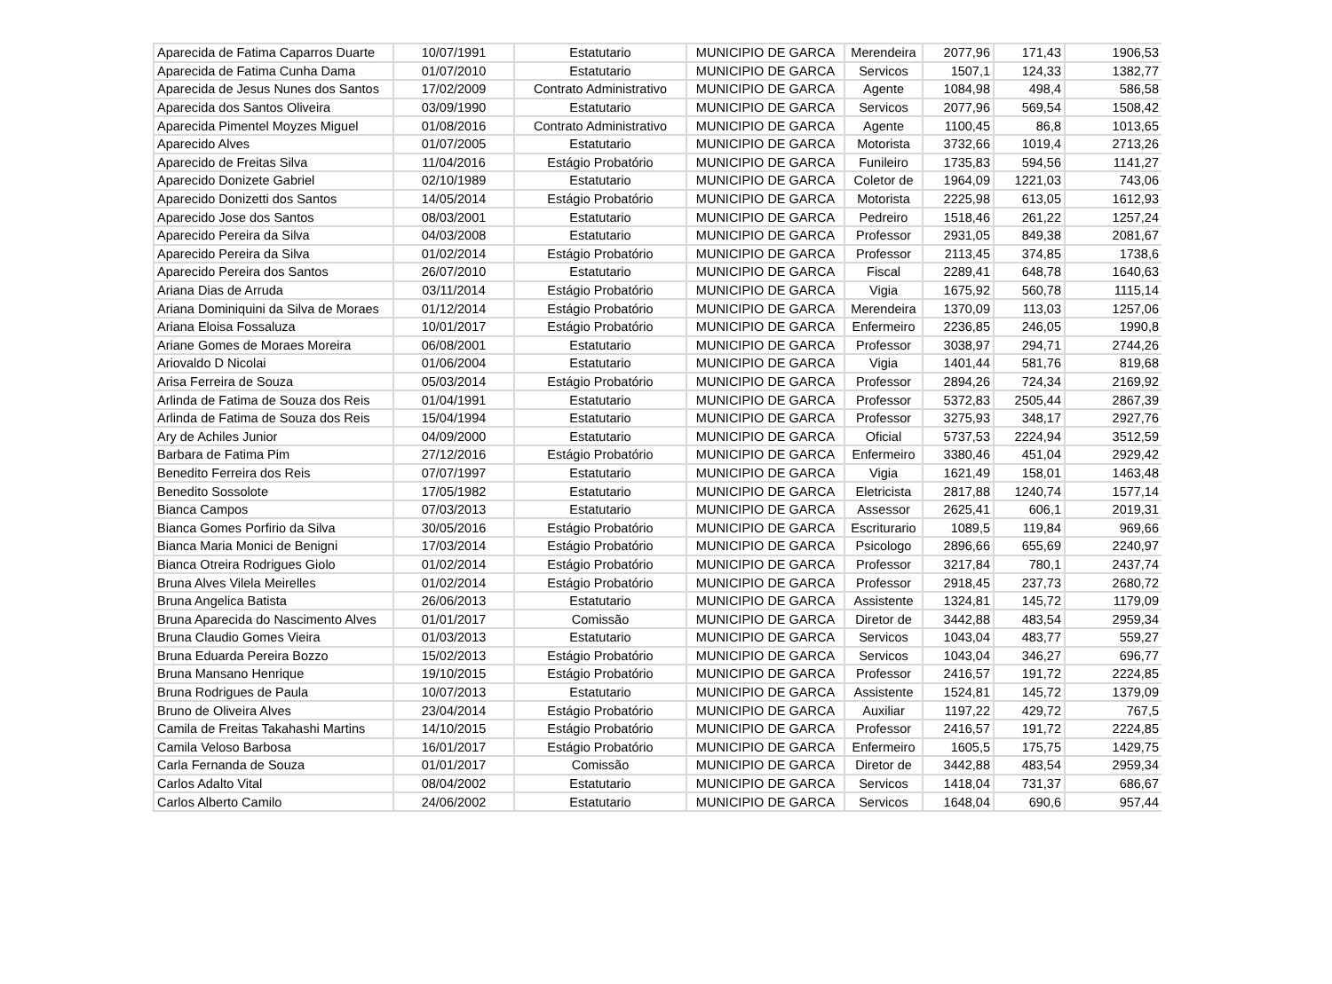| Aparecida de Fatima Caparros Duarte | 10/07/1991 | Estatutario | MUNICIPIO DE GARCA | Merendeira | 2077,96 | 171,43 | 1906,53 |
| Aparecida de Fatima Cunha Dama | 01/07/2010 | Estatutario | MUNICIPIO DE GARCA | Servicos | 1507,1 | 124,33 | 1382,77 |
| Aparecida de Jesus Nunes dos Santos | 17/02/2009 | Contrato Administrativo | MUNICIPIO DE GARCA | Agente | 1084,98 | 498,4 | 586,58 |
| Aparecida dos Santos Oliveira | 03/09/1990 | Estatutario | MUNICIPIO DE GARCA | Servicos | 2077,96 | 569,54 | 1508,42 |
| Aparecida Pimentel Moyzes Miguel | 01/08/2016 | Contrato Administrativo | MUNICIPIO DE GARCA | Agente | 1100,45 | 86,8 | 1013,65 |
| Aparecido Alves | 01/07/2005 | Estatutario | MUNICIPIO DE GARCA | Motorista | 3732,66 | 1019,4 | 2713,26 |
| Aparecido de Freitas Silva | 11/04/2016 | Estágio Probatório | MUNICIPIO DE GARCA | Funileiro | 1735,83 | 594,56 | 1141,27 |
| Aparecido Donizete Gabriel | 02/10/1989 | Estatutario | MUNICIPIO DE GARCA | Coletor de | 1964,09 | 1221,03 | 743,06 |
| Aparecido Donizetti dos Santos | 14/05/2014 | Estágio Probatório | MUNICIPIO DE GARCA | Motorista | 2225,98 | 613,05 | 1612,93 |
| Aparecido Jose dos Santos | 08/03/2001 | Estatutario | MUNICIPIO DE GARCA | Pedreiro | 1518,46 | 261,22 | 1257,24 |
| Aparecido Pereira da Silva | 04/03/2008 | Estatutario | MUNICIPIO DE GARCA | Professor | 2931,05 | 849,38 | 2081,67 |
| Aparecido Pereira da Silva | 01/02/2014 | Estágio Probatório | MUNICIPIO DE GARCA | Professor | 2113,45 | 374,85 | 1738,6 |
| Aparecido Pereira dos Santos | 26/07/2010 | Estatutario | MUNICIPIO DE GARCA | Fiscal | 2289,41 | 648,78 | 1640,63 |
| Ariana Dias de Arruda | 03/11/2014 | Estágio Probatório | MUNICIPIO DE GARCA | Vigia | 1675,92 | 560,78 | 1115,14 |
| Ariana Dominiquini da Silva de Moraes | 01/12/2014 | Estágio Probatório | MUNICIPIO DE GARCA | Merendeira | 1370,09 | 113,03 | 1257,06 |
| Ariana Eloisa Fossaluza | 10/01/2017 | Estágio Probatório | MUNICIPIO DE GARCA | Enfermeiro | 2236,85 | 246,05 | 1990,8 |
| Ariane Gomes de Moraes Moreira | 06/08/2001 | Estatutario | MUNICIPIO DE GARCA | Professor | 3038,97 | 294,71 | 2744,26 |
| Ariovaldo D Nicolai | 01/06/2004 | Estatutario | MUNICIPIO DE GARCA | Vigia | 1401,44 | 581,76 | 819,68 |
| Arisa Ferreira de Souza | 05/03/2014 | Estágio Probatório | MUNICIPIO DE GARCA | Professor | 2894,26 | 724,34 | 2169,92 |
| Arlinda de Fatima de Souza dos Reis | 01/04/1991 | Estatutario | MUNICIPIO DE GARCA | Professor | 5372,83 | 2505,44 | 2867,39 |
| Arlinda de Fatima de Souza dos Reis | 15/04/1994 | Estatutario | MUNICIPIO DE GARCA | Professor | 3275,93 | 348,17 | 2927,76 |
| Ary de Achiles Junior | 04/09/2000 | Estatutario | MUNICIPIO DE GARCA | Oficial | 5737,53 | 2224,94 | 3512,59 |
| Barbara de Fatima Pim | 27/12/2016 | Estágio Probatório | MUNICIPIO DE GARCA | Enfermeiro | 3380,46 | 451,04 | 2929,42 |
| Benedito Ferreira dos Reis | 07/07/1997 | Estatutario | MUNICIPIO DE GARCA | Vigia | 1621,49 | 158,01 | 1463,48 |
| Benedito Sossolote | 17/05/1982 | Estatutario | MUNICIPIO DE GARCA | Eletricista | 2817,88 | 1240,74 | 1577,14 |
| Bianca Campos | 07/03/2013 | Estatutario | MUNICIPIO DE GARCA | Assessor | 2625,41 | 606,1 | 2019,31 |
| Bianca Gomes Porfirio da Silva | 30/05/2016 | Estágio Probatório | MUNICIPIO DE GARCA | Escriturario | 1089,5 | 119,84 | 969,66 |
| Bianca Maria Monici de Benigni | 17/03/2014 | Estágio Probatório | MUNICIPIO DE GARCA | Psicologo | 2896,66 | 655,69 | 2240,97 |
| Bianca Otreira Rodrigues Giolo | 01/02/2014 | Estágio Probatório | MUNICIPIO DE GARCA | Professor | 3217,84 | 780,1 | 2437,74 |
| Bruna Alves Vilela Meirelles | 01/02/2014 | Estágio Probatório | MUNICIPIO DE GARCA | Professor | 2918,45 | 237,73 | 2680,72 |
| Bruna Angelica Batista | 26/06/2013 | Estatutario | MUNICIPIO DE GARCA | Assistente | 1324,81 | 145,72 | 1179,09 |
| Bruna Aparecida do Nascimento Alves | 01/01/2017 | Comissão | MUNICIPIO DE GARCA | Diretor de | 3442,88 | 483,54 | 2959,34 |
| Bruna Claudio Gomes Vieira | 01/03/2013 | Estatutario | MUNICIPIO DE GARCA | Servicos | 1043,04 | 483,77 | 559,27 |
| Bruna Eduarda Pereira Bozzo | 15/02/2013 | Estágio Probatório | MUNICIPIO DE GARCA | Servicos | 1043,04 | 346,27 | 696,77 |
| Bruna Mansano Henrique | 19/10/2015 | Estágio Probatório | MUNICIPIO DE GARCA | Professor | 2416,57 | 191,72 | 2224,85 |
| Bruna Rodrigues de Paula | 10/07/2013 | Estatutario | MUNICIPIO DE GARCA | Assistente | 1524,81 | 145,72 | 1379,09 |
| Bruno de Oliveira Alves | 23/04/2014 | Estágio Probatório | MUNICIPIO DE GARCA | Auxiliar | 1197,22 | 429,72 | 767,5 |
| Camila de Freitas Takahashi Martins | 14/10/2015 | Estágio Probatório | MUNICIPIO DE GARCA | Professor | 2416,57 | 191,72 | 2224,85 |
| Camila Veloso Barbosa | 16/01/2017 | Estágio Probatório | MUNICIPIO DE GARCA | Enfermeiro | 1605,5 | 175,75 | 1429,75 |
| Carla Fernanda de Souza | 01/01/2017 | Comissão | MUNICIPIO DE GARCA | Diretor de | 3442,88 | 483,54 | 2959,34 |
| Carlos Adalto Vital | 08/04/2002 | Estatutario | MUNICIPIO DE GARCA | Servicos | 1418,04 | 731,37 | 686,67 |
| Carlos Alberto Camilo | 24/06/2002 | Estatutario | MUNICIPIO DE GARCA | Servicos | 1648,04 | 690,6 | 957,44 |